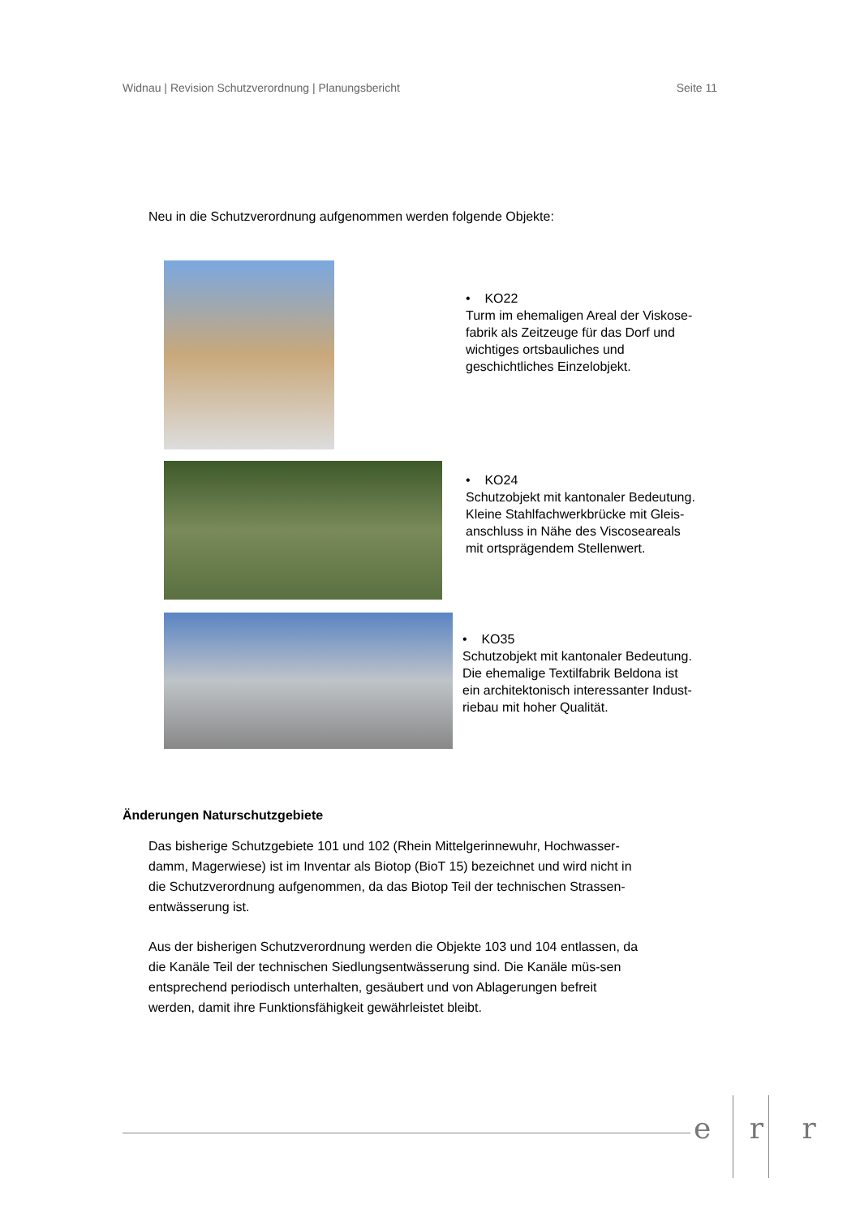Widnau | Revision Schutzverordnung | Planungsbericht Seite 11
Neu in die Schutzverordnung aufgenommen werden folgende Objekte:
• KO22
Turm im ehemaligen Areal der Viskose-fabrik als Zeitzeuge für das Dorf und wichtiges ortsbauliches und geschichtliches Einzelobjekt.
• KO24
Schutzobjekt mit kantonaler Bedeutung. Kleine Stahlfachwerkbrücke mit Gleis-anschluss in Nähe des Viscoseareals mit ortsprägendem Stellenwert.
• KO35
Schutzobjekt mit kantonaler Bedeutung. Die ehemalige Textilfabrik Beldona ist ein architektonisch interessanter Indust-riebau mit hoher Qualität.
Änderungen Naturschutzgebiete
Das bisherige Schutzgebiete 101 und 102 (Rhein Mittelgerinnewuhr, Hochwasser-damm, Magerwiese) ist im Inventar als Biotop (BioT 15) bezeichnet und wird nicht in die Schutzverordnung aufgenommen, da das Biotop Teil der technischen Strassen-entwässerung ist.
Aus der bisherigen Schutzverordnung werden die Objekte 103 und 104 entlassen, da die Kanäle Teil der technischen Siedlungsentwässerung sind. Die Kanäle müs-sen entsprechend periodisch unterhalten, gesäubert und von Ablagerungen befreit werden, damit ihre Funktionsfähigkeit gewährleistet bleibt.
e r r